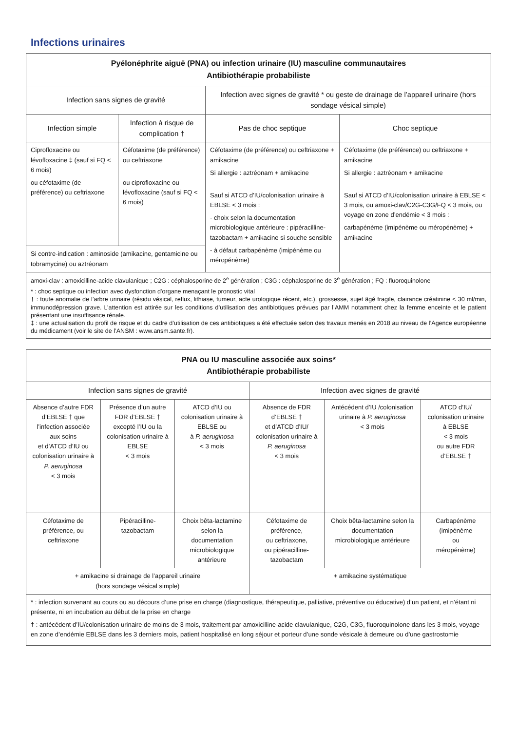Infections urinaires
| Pyélonéphrite aiguë (PNA) ou infection urinaire (IU) masculine communautaires Antibiothérapie probabiliste | | | |
| --- | --- | --- | --- |
| Infection sans signes de gravité | | Infection avec signes de gravité * ou geste de drainage de l’appareil urinaire (hors sondage vésical simple) | |
| Infection simple | Infection à risque de complication † | Pas de choc septique | Choc septique |
| Ciprofloxacine ou lévofloxacine ‡ (sauf si FQ < 6 mois) ou céfotaxime (de préférence) ou ceftriaxone | Céfotaxime (de préférence) ou ceftriaxone ou ciprofloxacine ou lévofloxacine (sauf si FQ < 6 mois) | Céfotaxime (de préférence) ou ceftriaxone + amikacine Si allergie : aztréonam + amikacine Sauf si ATCD d’IU/colonisation urinaire à EBLSE < 3 mois : - choix selon la documentation microbiologique antérieure : pipéracilline-tazobactam + amikacine si souche sensible - à défaut carbapénème (imipénème ou méropénème) | Céfotaxime (de préférence) ou ceftriaxone + amikacine Si allergie : aztréonam + amikacine Sauf si ATCD d’IU/colonisation urinaire à EBLSE < 3 mois, ou amoxi-clav/C2G-C3G/FQ < 3 mois, ou voyage en zone d’endémie < 3 mois : carbapénème (imipénème ou méropénème) + amikacine |
| Si contre-indication : aminoside (amikacine, gentamicine ou tobramycine) ou aztréonam | | | |
| amoxi-clav : amoxicilline-acide clavulanique ; C2G : céphalosporine de 2<sup>e</sup> génération ; C3G : céphalosporine de 3<sup>e</sup> génération ; FQ : fluoroquinolone * : choc septique ou infection avec dysfonction d’organe menaçant le pronostic vital † : toute anomalie de l’arbre urinaire (résidu vésical, reflux, lithiase, tumeur, acte urologique récent, etc.), grossesse, sujet âgé fragile, clairance créatinine < 30 ml/min, immunodépression grave. L’attention est attirée sur les conditions d’utilisation des antibiotiques prévues par l’AMM notamment chez la femme enceinte et le patient présentant une insuffisance rénale. ‡ : une actualisation du profil de risque et du cadre d’utilisation de ces antibiotiques a été effectuée selon des travaux menés en 2018 au niveau de l’Agence européenne du médicament (voir le site de l’ANSM : www.ansm.sante.fr). | | | |
| PNA ou IU masculine associée aux soins* Antibiothérapie probabiliste | | | | | |
| --- | --- | --- | --- | --- | --- |
| Infection sans signes de gravité | | | Infection avec signes de gravité | | |
| Absence d’autre FDR d’EBLSE † que l’infection associée aux soins et d’ATCD d’IU ou colonisation urinaire à P. aeruginosa < 3 mois | Présence d’un autre FDR d’EBLSE † excepté l’IU ou la colonisation urinaire à EBLSE < 3 mois | ATCD d’IU ou colonisation urinaire à EBLSE ou à P. aeruginosa < 3 mois | Absence de FDR d’EBLSE † et d’ATCD d’IU/ colonisation urinaire à P. aeruginosa < 3 mois | Antécédent d’IU /colonisation urinaire à P. aeruginosa < 3 mois | ATCD d’IU/ colonisation urinaire à EBLSE < 3 mois ou autre FDR d’EBLSE † |
| Céfotaxime de préférence, ou ceftriaxone | Pipéracilline-tazobactam | Choix bêta-lactamine selon la documentation microbiologique antérieure | Céfotaxime de préférence, ou ceftriaxone, ou pipéracilline-tazobactam | Choix bêta-lactamine selon la documentation microbiologique antérieure | Carbapénème (imipénème ou méropénème) |
| + amikacine si drainage de l’appareil urinaire (hors sondage vésical simple) | | | + amikacine systématique | | |
| * : infection survenant au cours ou au décours d’une prise en charge (diagnostique, thérapeutique, palliative, préventive ou éducative) d’un patient, et n’étant ni présente, ni en incubation au début de la prise en charge † : antécédent d’IU/colonisation urinaire de moins de 3 mois, traitement par amoxicilline-acide clavulanique, C2G, C3G, fluoroquinolone dans les 3 mois, voyage en zone d’endémie EBLSE dans les 3 derniers mois, patient hospitalisé en long séjour et porteur d’une sonde vésicale à demeure ou d’une gastrostomie | | | | | |